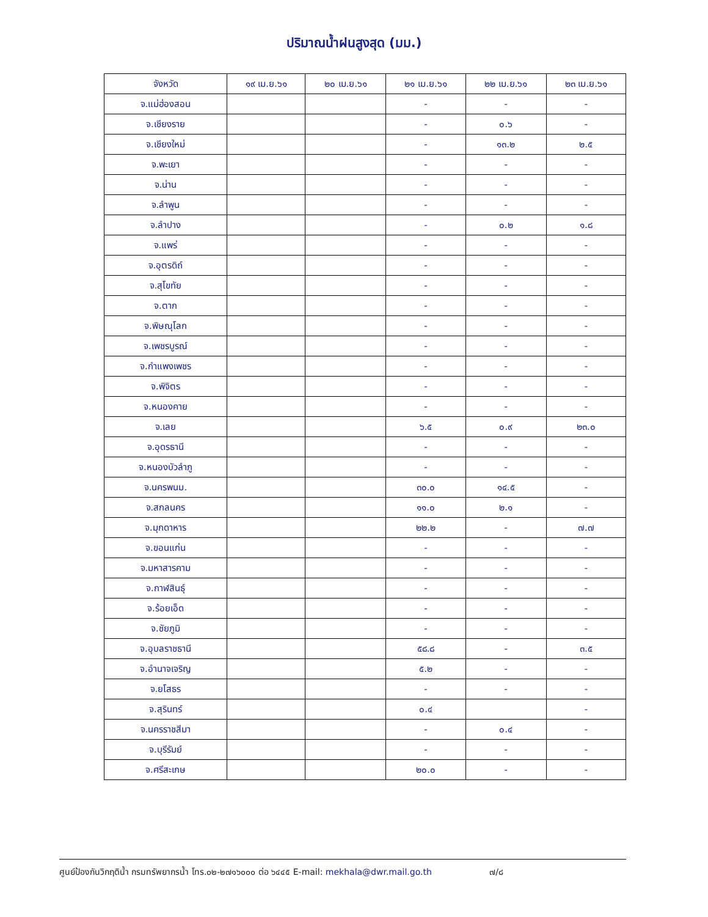ปริมาณน้ำฝนสูงสุด (มม.)
| จังหวัด | ๑๙ เม.ย.๖๑ | ๒๐ เม.ย.๖๑ | ๒๑ เม.ย.๖๑ | ๒๒ เม.ย.๖๑ | ๒๓ เม.ย.๖๑ |
| --- | --- | --- | --- | --- | --- |
| จ.แม่ฮ่องสอน | | | - | - | - |
| จ.เชียงราย | | | - | ๐.๖ | - |
| จ.เชียงใหม่ | | | - | ๑๓.๒ | ๒.๕ |
| จ.พะเยา | | | - | - | - |
| จ.น่าน | | | - | - | - |
| จ.ลำพูน | | | - | - | - |
| จ.ลำปาง | | | - | ๐.๒ | ๑.๘ |
| จ.แพร่ | | | - | - | - |
| จ.อุตรดิถ์ | | | - | - | - |
| จ.สุโขทัย | | | - | - | - |
| จ.ตาก | | | - | - | - |
| จ.พิษณุโลก | | | - | - | - |
| จ.เพชรบูรณ์ | | | - | - | - |
| จ.กำแพงเพชร | | | - | - | - |
| จ.พิจิตร | | | - | - | - |
| จ.หนองคาย | | | - | - | - |
| จ.เลย | | | ๖.๕ | ๐.๙ | ๒๓.๐ |
| จ.อุดรธานี | | | - | - | - |
| จ.หนองบัวลำภู | | | - | - | - |
| จ.นครพนม. | | | ๓๐.๐ | ๑๔.๕ | - |
| จ.สกลนคร | | | ๑๑.๐ | ๒.๑ | - |
| จ.มุกดาหาร | | | ๒๒.๒ | - | ๗.๗ |
| จ.ขอนแก่น | | | - | - | - |
| จ.มหาสารคาม | | | - | - | - |
| จ.กาฬสินธุ์ | | | - | - | - |
| จ.ร้อยเอ็ด | | | - | - | - |
| จ.ชัยภูมิ | | | - | - | - |
| จ.อุบลราชธานี | | | ๕๘.๘ | - | ๓.๕ |
| จ.อำนาจเจริญ | | | ๕.๒ | - | - |
| จ.ยโสธร | | | - | - | - |
| จ.สุรินทร์ | | | ๐.๔ | | - |
| จ.นครราชสีมา | | | - | ๐.๔ | - |
| จ.บุรีรัมย์ | | | - | - | - |
| จ.ศรีสะเกษ | | | ๒๐.๐ | - | - |
ศูนย์ป้องกันวิกฤติน้ำ กรมทรัพยากรน้ำ โทร.๐๒-๒๗๑๖๐๐๐ ต่อ ๖๔๔๕ E-mail: mekhala@dwr.mail.go.th ๗/๘